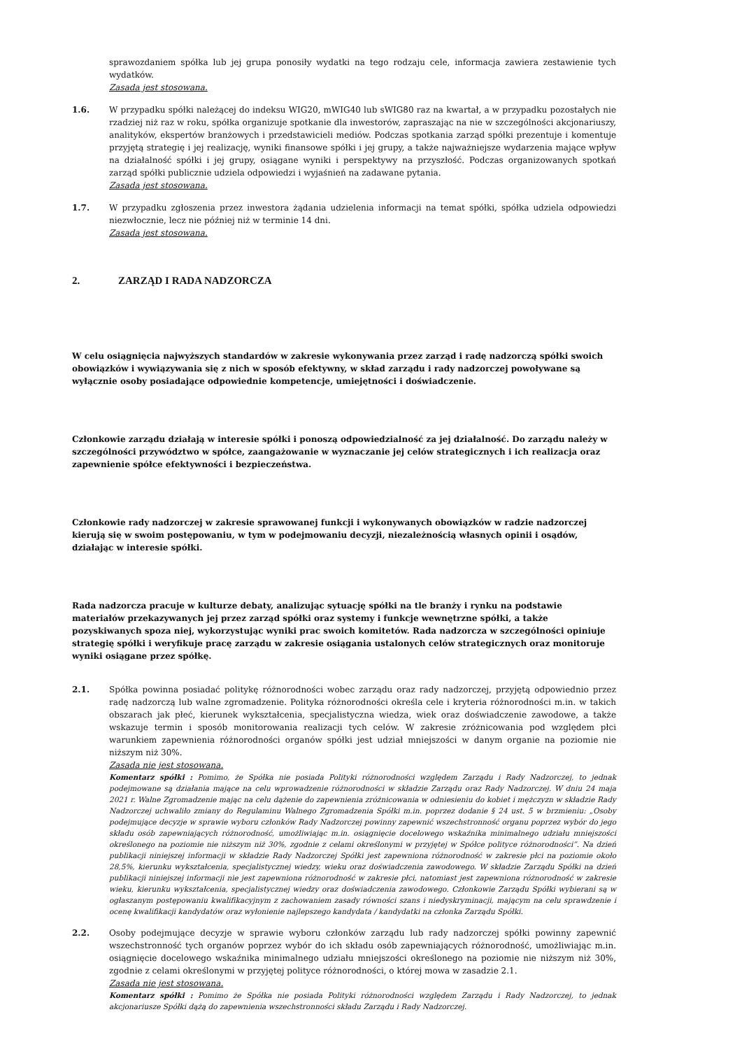sprawozdaniem spółka lub jej grupa ponosiły wydatki na tego rodzaju cele, informacja zawiera zestawienie tych wydatków.
Zasada jest stosowana.
1.6. W przypadku spółki należącej do indeksu WIG20, mWIG40 lub sWIG80 raz na kwartał, a w przypadku pozostałych nie rzadziej niż raz w roku, spółka organizuje spotkanie dla inwestorów, zapraszając na nie w szczególności akcjonariuszy, analityków, ekspertów branżowych i przedstawicieli mediów. Podczas spotkania zarząd spółki prezentuje i komentuje przyjętą strategię i jej realizację, wyniki finansowe spółki i jej grupy, a także najważniejsze wydarzenia mające wpływ na działalność spółki i jej grupy, osiągane wyniki i perspektywy na przyszłość. Podczas organizowanych spotkań zarząd spółki publicznie udziela odpowiedzi i wyjaśnień na zadawane pytania.
Zasada jest stosowana.
1.7. W przypadku zgłoszenia przez inwestora żądania udzielenia informacji na temat spółki, spółka udziela odpowiedzi niezwłocznie, lecz nie później niż w terminie 14 dni.
Zasada jest stosowana.
2. ZARZĄD I RADA NADZORCZA
W celu osiągnięcia najwyższych standardów w zakresie wykonywania przez zarząd i radę nadzorczą spółki swoich obowiązków i wywiązywania się z nich w sposób efektywny, w skład zarządu i rady nadzorczej powoływane są wyłącznie osoby posiadające odpowiednie kompetencje, umiejętności i doświadczenie.
Członkowie zarządu działają w interesie spółki i ponoszą odpowiedzialność za jej działalność. Do zarządu należy w szczególności przywództwo w spółce, zaangażowanie w wyznaczanie jej celów strategicznych i ich realizacja oraz zapewnienie spółce efektywności i bezpieczeństwa.
Członkowie rady nadzorczej w zakresie sprawowanej funkcji i wykonywanych obowiązków w radzie nadzorczej kierują się w swoim postępowaniu, w tym w podejmowaniu decyzji, niezależnością własnych opinii i osądów, działając w interesie spółki.
Rada nadzorcza pracuje w kulturze debaty, analizując sytuację spółki na tle branży i rynku na podstawie materiałów przekazywanych jej przez zarząd spółki oraz systemy i funkcje wewnętrzne spółki, a także pozyskiwanych spoza niej, wykorzystując wyniki prac swoich komitetów. Rada nadzorcza w szczególności opiniuje strategię spółki i weryfikuje pracę zarządu w zakresie osiągania ustalonych celów strategicznych oraz monitoruje wyniki osiągane przez spółkę.
2.1. Spółka powinna posiadać politykę różnorodności wobec zarządu oraz rady nadzorczej, przyjętą odpowiednio przez radę nadzorczą lub walne zgromadzenie. Polityka różnorodności określa cele i kryteria różnorodności m.in. w takich obszarach jak płeć, kierunek wykształcenia, specjalistyczna wiedza, wiek oraz doświadczenie zawodowe, a także wskazuje termin i sposób monitorowania realizacji tych celów. W zakresie zróżnicowania pod względem płci warunkiem zapewnienia różnorodności organów spółki jest udział mniejszości w danym organie na poziomie nie niższym niż 30%.
Zasada nie jest stosowana.
Komentarz spółki : Pomimo, że Spółka nie posiada Polityki różnorodności względem Zarządu i Rady Nadzorczej, to jednak podejmowane są działania mające na celu wprowadzenie różnorodności w składzie Zarządu oraz Rady Nadzorczej. W dniu 24 maja 2021 r. Walne Zgromadzenie mając na celu dążenie do zapewnienia zróżnicowania w odniesieniu do kobiet i mężczyzn w składzie Rady Nadzorczej uchwaliło zmiany do Regulaminu Walnego Zgromadzenia Spółki m.in. poprzez dodanie § 24 ust. 5 w brzmieniu: „Osoby podejmujące decyzje w sprawie wyboru członków Rady Nadzorczej powinny zapewnić wszechstronność organu poprzez wybór do jego składu osób zapewniających różnorodność, umożliwiając m.in. osiągnięcie docelowego wskaźnika minimalnego udziału mniejszości określonego na poziomie nie niższym niż 30%, zgodnie z celami określonymi w przyjętej w Spółce polityce różnorodności”. Na dzień publikacji niniejszej informacji w składzie Rady Nadzorczej Spółki jest zapewniona różnorodność w zakresie płci na poziomie około 28,5%, kierunku wykształcenia, specjalistycznej wiedzy, wieku oraz doświadczenia zawodowego. W składzie Zarządu Spółki na dzień publikacji niniejszej informacji nie jest zapewniona różnorodność w zakresie płci, natomiast jest zapewniona różnorodność w zakresie wieku, kierunku wykształcenia, specjalistycznej wiedzy oraz doświadczenia zawodowego. Członkowie Zarządu Spółki wybierani są w ogłaszanym postępowaniu kwalifikacyjnym z zachowaniem zasady równości szans i niedyskryminacji, mającym na celu sprawdzenie i ocenę kwalifikacji kandydatów oraz wyłonienie najlepszego kandydata / kandydatki na członka Zarządu Spółki.
2.2. Osoby podejmujące decyzje w sprawie wyboru członków zarządu lub rady nadzorczej spółki powinny zapewnić wszechstronność tych organów poprzez wybór do ich składu osób zapewniających różnorodność, umożliwiając m.in. osiągnięcie docelowego wskaźnika minimalnego udziału mniejszości określonego na poziomie nie niższym niż 30%, zgodnie z celami określonymi w przyjętej polityce różnorodności, o której mowa w zasadzie 2.1.
Zasada nie jest stosowana.
Komentarz spółki : Pomimo że Spółka nie posiada Polityki różnorodności względem Zarządu i Rady Nadzorczej, to jednak akcjonariusze Spółki dążą do zapewnienia wszechstronności składu Zarządu i Rady Nadzorczej.